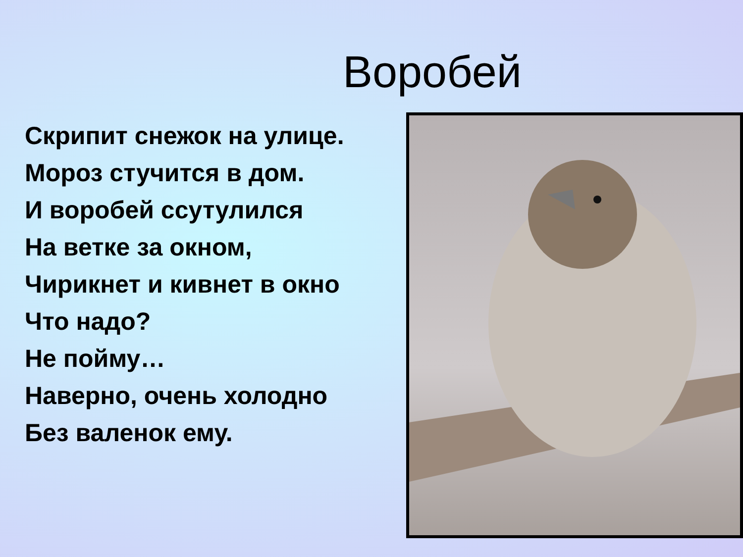Воробей
Скрипит снежок на улице.
Мороз стучится в дом.
И воробей ссутулился
На ветке за окном,
Чирикнет и кивнет в окно
Что надо?
Не пойму…
Наверно, очень холодно
Без валенок ему.